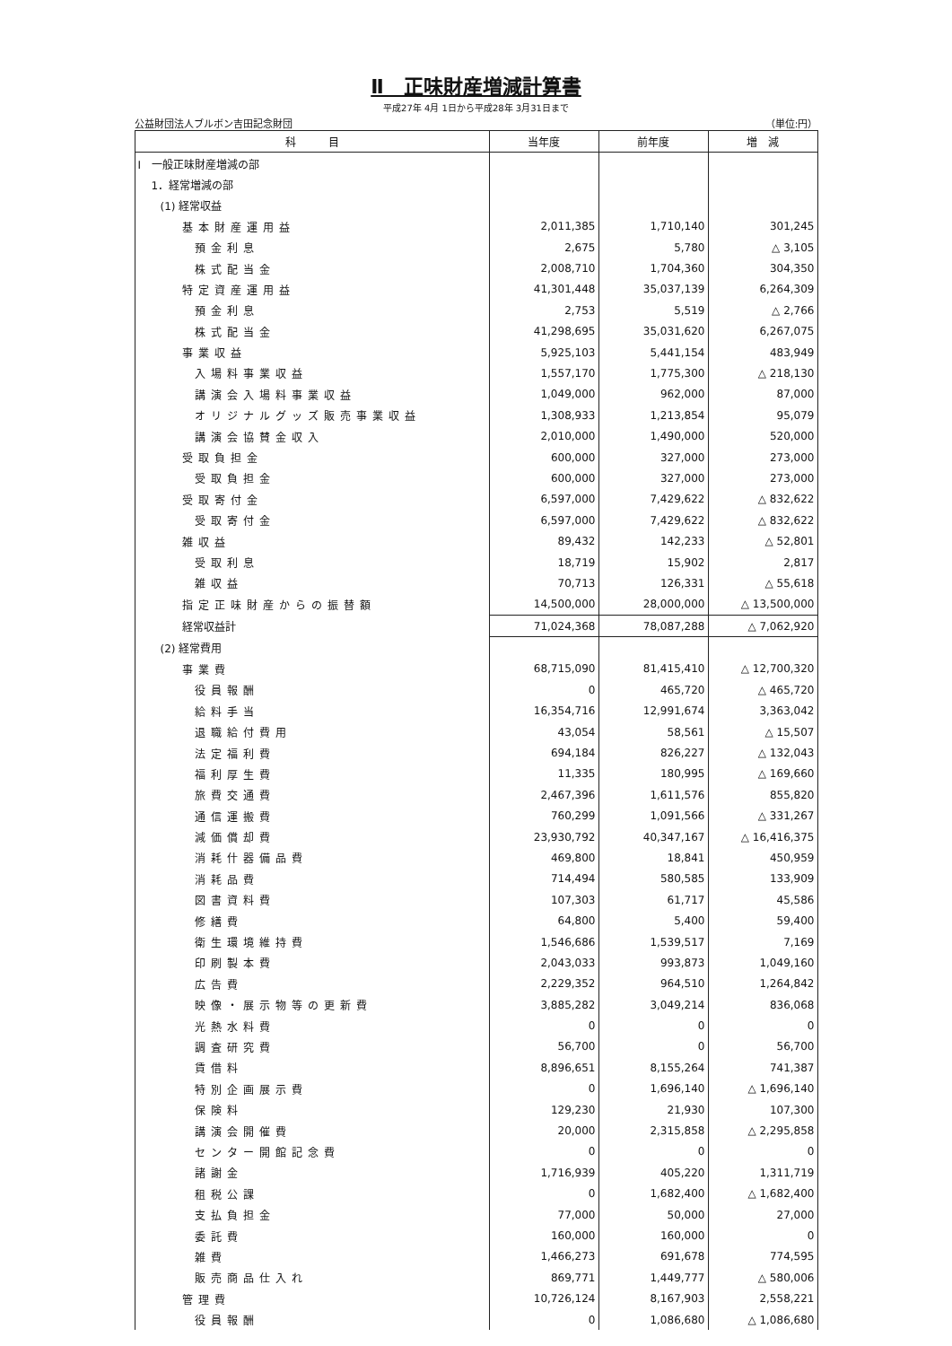Ⅱ　正味財産増減計算書
平成27年 4月 1日から平成28年 3月31日まで
公益財団法人ブルボン吉田記念財団 （単位:円）
| 科 目 | 当年度 | 前年度 | 増 減 |
| --- | --- | --- | --- |
| Ⅰ 一般正味財産増減の部 | | | |
| 1．経常増減の部 | | | |
| (1) 経常収益 | | | |
| 基本財産運用益 | 2,011,385 | 1,710,140 | 301,245 |
| 預金利息 | 2,675 | 5,780 | △ 3,105 |
| 株式配当金 | 2,008,710 | 1,704,360 | 304,350 |
| 特定資産運用益 | 41,301,448 | 35,037,139 | 6,264,309 |
| 預金利息 | 2,753 | 5,519 | △ 2,766 |
| 株式配当金 | 41,298,695 | 35,031,620 | 6,267,075 |
| 事業収益 | 5,925,103 | 5,441,154 | 483,949 |
| 入場料事業収益 | 1,557,170 | 1,775,300 | △ 218,130 |
| 講演会入場料事業収益 | 1,049,000 | 962,000 | 87,000 |
| オリジナルグッズ販売事業収益 | 1,308,933 | 1,213,854 | 95,079 |
| 講演会協賛金収入 | 2,010,000 | 1,490,000 | 520,000 |
| 受取負担金 | 600,000 | 327,000 | 273,000 |
| 受取負担金 | 600,000 | 327,000 | 273,000 |
| 受取寄付金 | 6,597,000 | 7,429,622 | △ 832,622 |
| 受取寄付金 | 6,597,000 | 7,429,622 | △ 832,622 |
| 雑収益 | 89,432 | 142,233 | △ 52,801 |
| 受取利息 | 18,719 | 15,902 | 2,817 |
| 雑収益 | 70,713 | 126,331 | △ 55,618 |
| 指定正味財産からの振替額 | 14,500,000 | 28,000,000 | △ 13,500,000 |
| 経常収益計 | 71,024,368 | 78,087,288 | △ 7,062,920 |
| (2) 経常費用 | | | |
| 事業費 | 68,715,090 | 81,415,410 | △ 12,700,320 |
| 役員報酬 | 0 | 465,720 | △ 465,720 |
| 給料手当 | 16,354,716 | 12,991,674 | 3,363,042 |
| 退職給付費用 | 43,054 | 58,561 | △ 15,507 |
| 法定福利費 | 694,184 | 826,227 | △ 132,043 |
| 福利厚生費 | 11,335 | 180,995 | △ 169,660 |
| 旅費交通費 | 2,467,396 | 1,611,576 | 855,820 |
| 通信運搬費 | 760,299 | 1,091,566 | △ 331,267 |
| 減価償却費 | 23,930,792 | 40,347,167 | △ 16,416,375 |
| 消耗什器備品費 | 469,800 | 18,841 | 450,959 |
| 消耗品費 | 714,494 | 580,585 | 133,909 |
| 図書資料費 | 107,303 | 61,717 | 45,586 |
| 修繕費 | 64,800 | 5,400 | 59,400 |
| 衛生環境維持費 | 1,546,686 | 1,539,517 | 7,169 |
| 印刷製本費 | 2,043,033 | 993,873 | 1,049,160 |
| 広告費 | 2,229,352 | 964,510 | 1,264,842 |
| 映像・展示物等の更新費 | 3,885,282 | 3,049,214 | 836,068 |
| 光熱水料費 | 0 | 0 | 0 |
| 調査研究費 | 56,700 | 0 | 56,700 |
| 賃借料 | 8,896,651 | 8,155,264 | 741,387 |
| 特別企画展示費 | 0 | 1,696,140 | △ 1,696,140 |
| 保険料 | 129,230 | 21,930 | 107,300 |
| 講演会開催費 | 20,000 | 2,315,858 | △ 2,295,858 |
| センター開館記念費 | 0 | 0 | 0 |
| 諸謝金 | 1,716,939 | 405,220 | 1,311,719 |
| 租税公課 | 0 | 1,682,400 | △ 1,682,400 |
| 支払負担金 | 77,000 | 50,000 | 27,000 |
| 委託費 | 160,000 | 160,000 | 0 |
| 雑費 | 1,466,273 | 691,678 | 774,595 |
| 販売商品仕入れ | 869,771 | 1,449,777 | △ 580,006 |
| 管理費 | 10,726,124 | 8,167,903 | 2,558,221 |
| 役員報酬 | 0 | 1,086,680 | △ 1,086,680 |